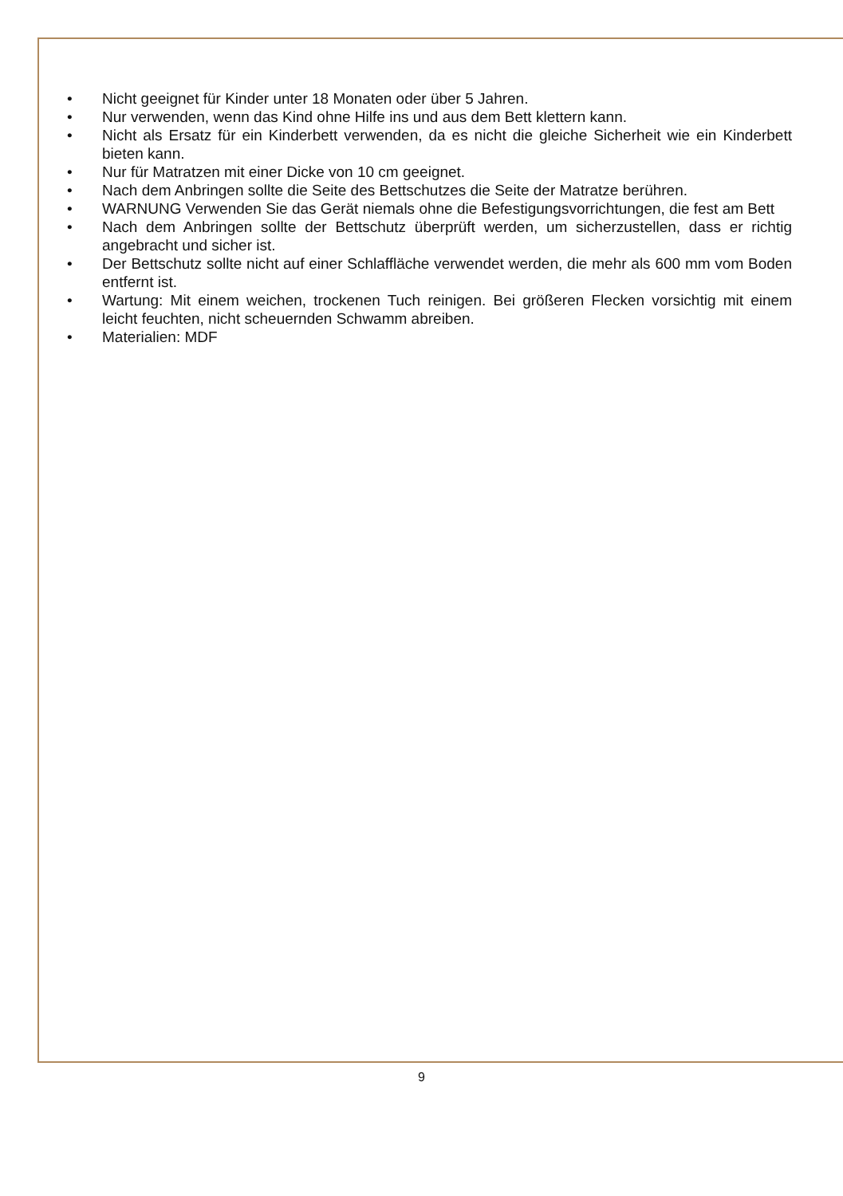• Nicht geeignet für Kinder unter 18 Monaten oder über 5 Jahren.
• Nur verwenden, wenn das Kind ohne Hilfe ins und aus dem Bett klettern kann.
• Nicht als Ersatz für ein Kinderbett verwenden, da es nicht die gleiche Sicherheit wie ein Kinderbett bieten kann.
• Nur für Matratzen mit einer Dicke von 10 cm geeignet.
• Nach dem Anbringen sollte die Seite des Bettschutzes die Seite der Matratze berühren.
• WARNUNG Verwenden Sie das Gerät niemals ohne die Befestigungsvorrichtungen, die fest am Bett
• Nach dem Anbringen sollte der Bettschutz überprüft werden, um sicherzustellen, dass er richtig angebracht und sicher ist.
• Der Bettschutz sollte nicht auf einer Schlaffläche verwendet werden, die mehr als 600 mm vom Boden entfernt ist.
• Wartung: Mit einem weichen, trockenen Tuch reinigen. Bei größeren Flecken vorsichtig mit einem leicht feuchten, nicht scheuernden Schwamm abreiben.
• Materialien: MDF
9